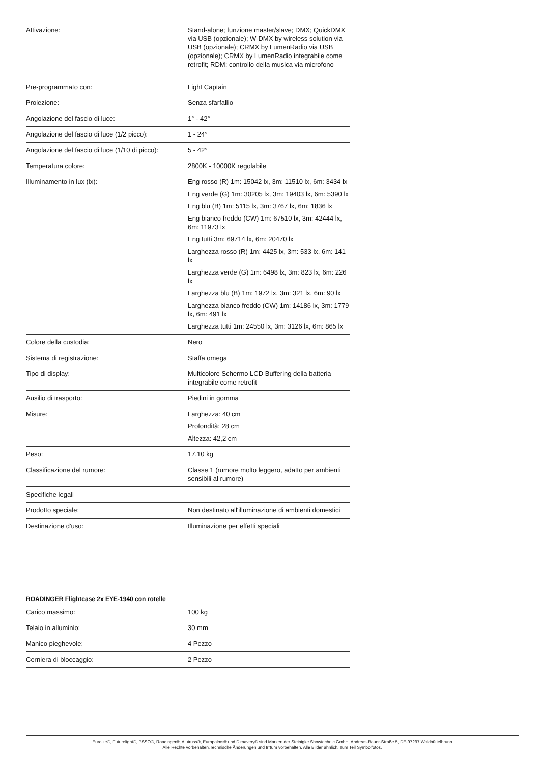| Attivazione: | Stand-alone; funzione master/slave; DMX; QuickDMX via USB (opzionale); W-DMX by wireless solution via USB (opzionale); CRMX by LumenRadio via USB (opzionale); CRMX by LumenRadio integrabile come retrofit; RDM; controllo della musica via microfono |
| Pre-programmato con: | Light Captain |
| Proiezione: | Senza sfarfallio |
| Angolazione del fascio di luce: | 1° - 42° |
| Angolazione del fascio di luce (1/2 picco): | 1 - 24° |
| Angolazione del fascio di luce (1/10 di picco): | 5 - 42° |
| Temperatura colore: | 2800K - 10000K regolabile |
| Illuminamento in lux (lx): | Eng rosso (R) 1m: 15042 lx, 3m: 11510 lx, 6m: 3434 lx Eng verde (G) 1m: 30205 lx, 3m: 19403 lx, 6m: 5390 lx Eng blu (B) 1m: 5115 lx, 3m: 3767 lx, 6m: 1836 lx Eng bianco freddo (CW) 1m: 67510 lx, 3m: 42444 lx, 6m: 11973 lx Eng tutti 3m: 69714 lx, 6m: 20470 lx Larghezza rosso (R) 1m: 4425 lx, 3m: 533 lx, 6m: 141 lx Larghezza verde (G) 1m: 6498 lx, 3m: 823 lx, 6m: 226 lx Larghezza blu (B) 1m: 1972 lx, 3m: 321 lx, 6m: 90 lx Larghezza bianco freddo (CW) 1m: 14186 lx, 3m: 1779 lx, 6m: 491 lx Larghezza tutti 1m: 24550 lx, 3m: 3126 lx, 6m: 865 lx |
| Colore della custodia: | Nero |
| Sistema di registrazione: | Staffa omega |
| Tipo di display: | Multicolore Schermo LCD Buffering della batteria integrabile come retrofit |
| Ausilio di trasporto: | Piedini in gomma |
| Misure: | Larghezza: 40 cm Profondità: 28 cm Altezza: 42,2 cm |
| Peso: | 17,10 kg |
| Classificazione del rumore: | Classe 1 (rumore molto leggero, adatto per ambienti sensibili al rumore) |
| Specifiche legali | |
| Prodotto speciale: | Non destinato all'illuminazione di ambienti domestici |
| Destinazione d'uso: | Illuminazione per effetti speciali |
ROADINGER Flightcase 2x EYE-1940 con rotelle
| Carico massimo: | 100 kg |
| Telaio in alluminio: | 30 mm |
| Manico pieghevole: | 4 Pezzo |
| Cerniera di bloccaggio: | 2 Pezzo |
Eurolite®, Futurelight®, PSSO®, Roadinger®, Alutruss®, Europalms® und Dimavery® sind Marken der Steinigke Showtechnic GmbH, Andreas-Bauer-Straße 5, DE-97297 Waldbüttelbrunn
Alle Rechte vorbehalten.Technische Änderungen und Irrtum vorbehalten. Alle Bilder ähnlich, zum Teil Symbolfotos.